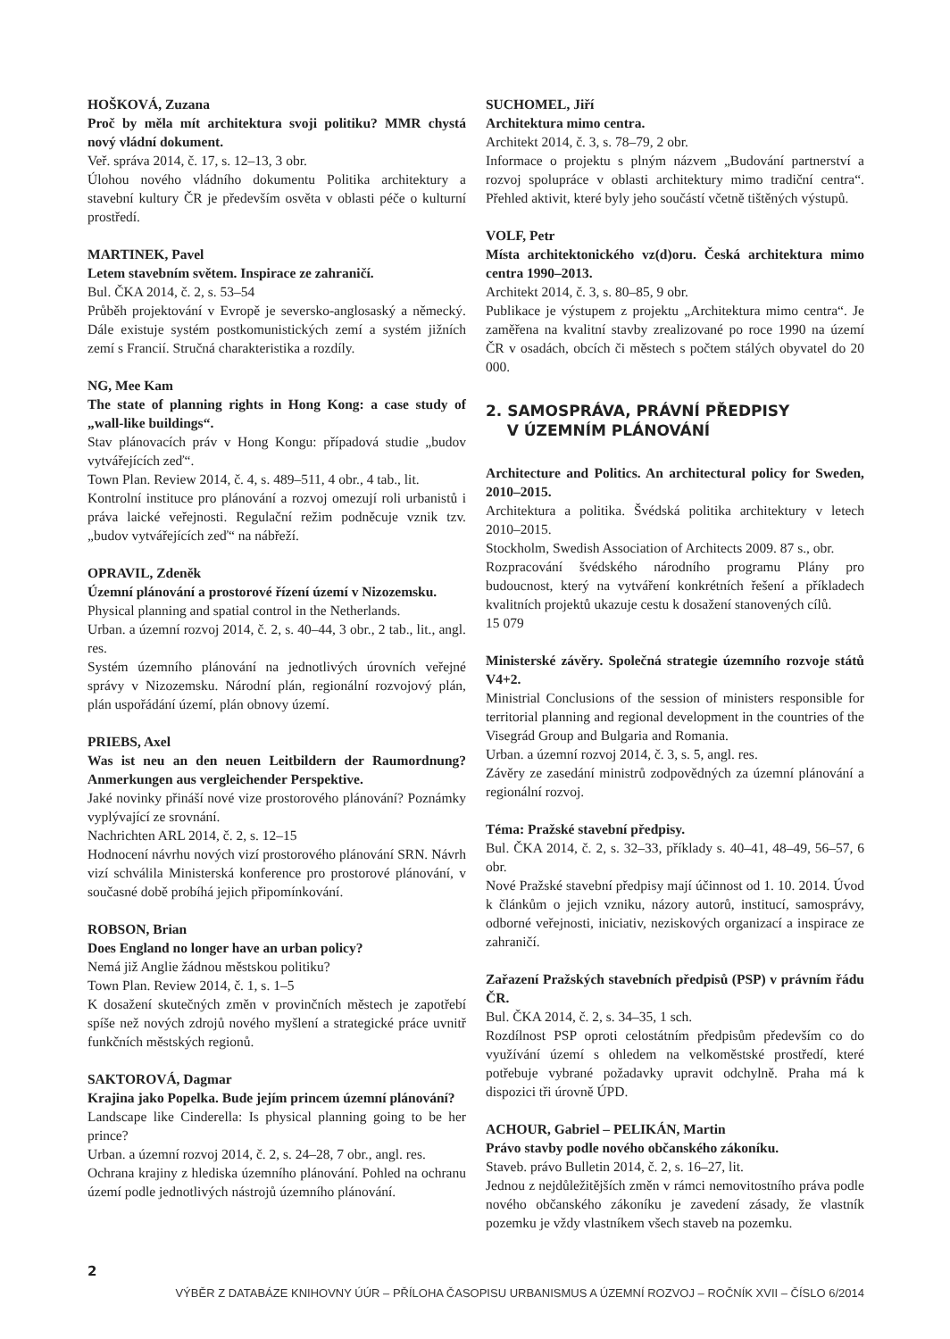HOŠKOVÁ, Zuzana
Proč by měla mít architektura svoji politiku? MMR chystá nový vládní dokument.
Veř. správa 2014, č. 17, s. 12–13, 3 obr.
Úlohou nového vládního dokumentu Politika architektury a stavební kultury ČR je především osvěta v oblasti péče o kulturní prostředí.
MARTINEK, Pavel
Letem stavebním světem. Inspirace ze zahraničí.
Bul. ČKA 2014, č. 2, s. 53–54
Průběh projektování v Evropě je seversko-anglosaský a německý. Dále existuje systém postkomunistických zemí a systém jižních zemí s Francií. Stručná charakteristika a rozdíly.
NG, Mee Kam
The state of planning rights in Hong Kong: a case study of „wall-like buildings“.
Stav plánovacích práv v Hong Kongu: případová studie „budov vytvářejících zeď“.
Town Plan. Review 2014, č. 4, s. 489–511, 4 obr., 4 tab., lit.
Kontrolní instituce pro plánování a rozvoj omezují roli urbanistů i práva laické veřejnosti. Regulační režim podněcuje vznik tzv. „budov vytvářejících zeď“ na nábřeží.
OPRAVIL, Zdeněk
Územní plánování a prostorové řízení území v Nizozemsku.
Physical planning and spatial control in the Netherlands.
Urban. a územní rozvoj 2014, č. 2, s. 40–44, 3 obr., 2 tab., lit., angl. res.
Systém územního plánování na jednotlivých úrovních veřejné správy v Nizozemsku. Národní plán, regionální rozvojový plán, plán uspořádání území, plán obnovy území.
PRIEBS, Axel
Was ist neu an den neuen Leitbildern der Raumordnung? Anmerkungen aus vergleichender Perspektive.
Jaké novinky přináší nové vize prostorového plánování? Poznámky vyplývající ze srovnání.
Nachrichten ARL 2014, č. 2, s. 12–15
Hodnocení návrhu nových vizí prostorového plánování SRN. Návrh vizí schválila Ministerská konference pro prostorové plánování, v současné době probíhá jejich připomínkování.
ROBSON, Brian
Does England no longer have an urban policy?
Nemá již Anglie žádnou městskou politiku?
Town Plan. Review 2014, č. 1, s. 1–5
K dosažení skutečných změn v provinčních městech je zapotřebí spíše než nových zdrojů nového myšlení a strategické práce uvnitř funkčních městských regionů.
SAKTOROVÁ, Dagmar
Krajina jako Popelka. Bude jejím princem územní plánování?
Landscape like Cinderella: Is physical planning going to be her prince?
Urban. a územní rozvoj 2014, č. 2, s. 24–28, 7 obr., angl. res.
Ochrana krajiny z hlediska územního plánování. Pohled na ochranu území podle jednotlivých nástrojů územního plánování.
SUCHOMEL, Jiří
Architektura mimo centra.
Architekt 2014, č. 3, s. 78–79, 2 obr.
Informace o projektu s plným názvem „Budování partnerství a rozvoj spolupráce v oblasti architektury mimo tradiční centra“. Přehled aktivit, které byly jeho součástí včetně tištěných výstupů.
VOLF, Petr
Místa architektonického vz(d)oru. Česká architektura mimo centra 1990–2013.
Architekt 2014, č. 3, s. 80–85, 9 obr.
Publikace je výstupem z projektu „Architektura mimo centra“. Je zaměřena na kvalitní stavby zrealizované po roce 1990 na území ČR v osadách, obcích či městech s počtem stálých obyvatel do 20 000.
2. SAMOSPRÁVA, PRÁVNÍ PŘEDPISY
V ÚZEMNÍM PLÁNOVÁNÍ
Architecture and Politics. An architectural policy for Sweden, 2010–2015.
Architektura a politika. Švédská politika architektury v letech 2010–2015.
Stockholm, Swedish Association of Architects 2009. 87 s., obr.
Rozpracování švédského národního programu Plány pro budoucnost, který na vytváření konkrétních řešení a příkladech kvalitních projektů ukazuje cestu k dosažení stanovených cílů.
15 079
Ministerské závěry. Společná strategie územního rozvoje států V4+2.
Ministrial Conclusions of the session of ministers responsible for territorial planning and regional development in the countries of the Visegrád Group and Bulgaria and Romania.
Urban. a územní rozvoj 2014, č. 3, s. 5, angl. res.
Závěry ze zasedání ministrů zodpovědných za územní plánování a regionální rozvoj.
Téma: Pražské stavební předpisy.
Bul. ČKA 2014, č. 2, s. 32–33, příklady s. 40–41, 48–49, 56–57, 6 obr.
Nové Pražské stavební předpisy mají účinnost od 1. 10. 2014. Úvod k článkům o jejich vzniku, názory autorů, institucí, samosprávy, odborné veřejnosti, iniciativ, neziskových organizací a inspirace ze zahraničí.
Zařazení Pražských stavebních předpisů (PSP) v právním řádu ČR.
Bul. ČKA 2014, č. 2, s. 34–35, 1 sch.
Rozdílnost PSP oproti celostátním předpisům především co do využívání území s ohledem na velkoměstské prostředí, které potřebuje vybrané požadavky upravit odchylně. Praha má k dispozici tři úrovně ÚPD.
ACHOUR, Gabriel – PELIKÁN, Martin
Právo stavby podle nového občanského zákoníku.
Staveb. právo Bulletin 2014, č. 2, s. 16–27, lit.
Jednou z nejdůležitějších změn v rámci nemovitostního práva podle nového občanského zákoníku je zavedení zásady, že vlastník pozemku je vždy vlastníkem všech staveb na pozemku.
2
VÝBĚR Z DATABÁZE KNIHOVNY ÚÚR – PŘÍLOHA ČASOPISU URBANISMUS A ÚZEMNÍ ROZVOJ – ROČNÍK XVII – ČÍSLO 6/2014